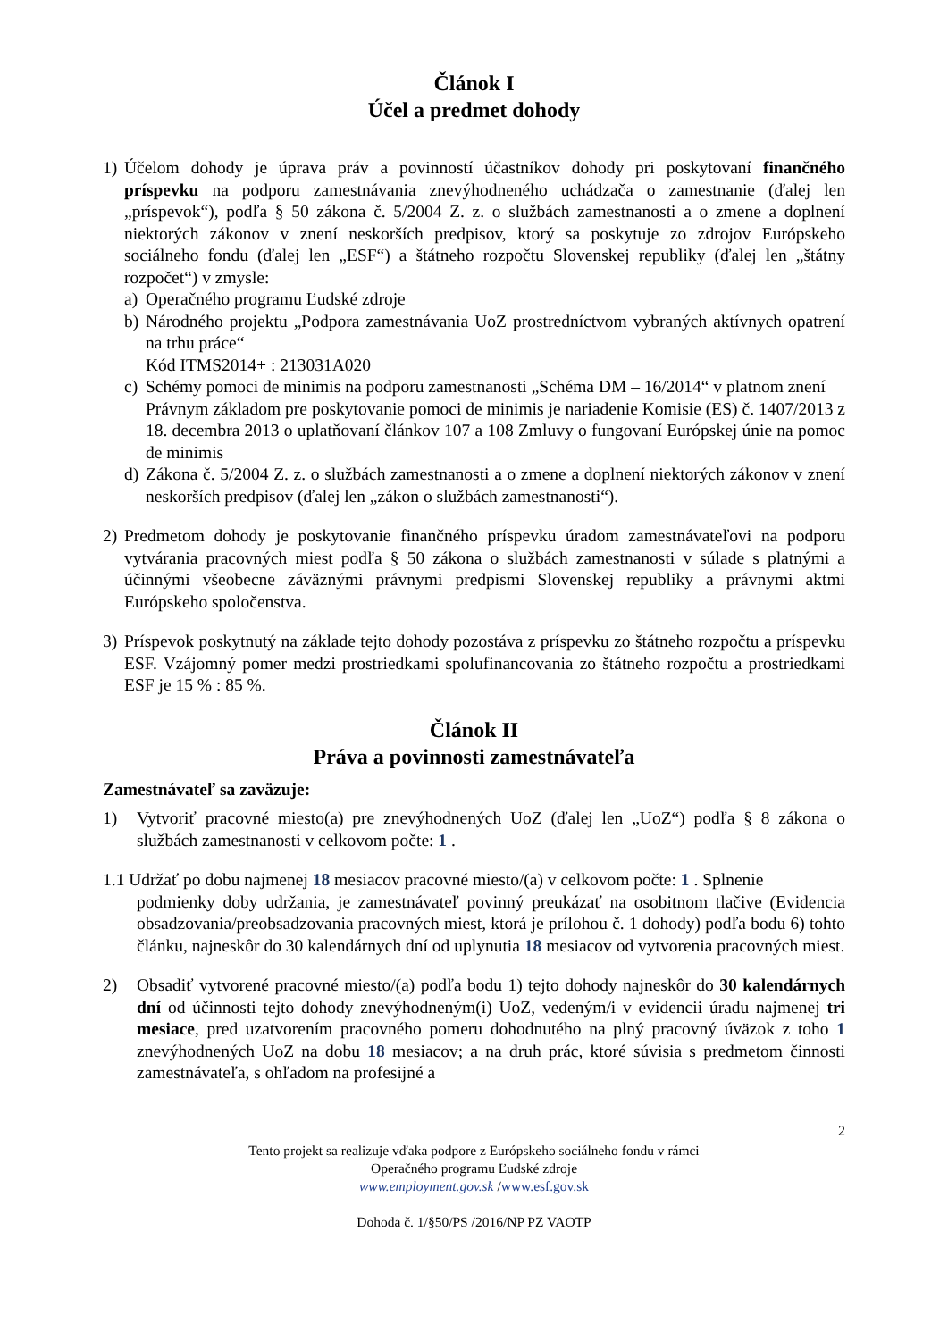Článok I
Účel a predmet dohody
1) Účelom dohody je úprava práv a povinností účastníkov dohody pri poskytovaní finančného príspevku na podporu zamestnávania znevýhodneného uchádzača o zamestnanie (ďalej len „príspevok“), podľa § 50 zákona č. 5/2004 Z. z. o službách zamestnanosti a o zmene a doplnení niektorých zákonov v znení neskorších predpisov, ktorý sa poskytuje zo zdrojov Európskeho sociálneho fondu (ďalej len „ESF“) a štátneho rozpočtu Slovenskej republiky (ďalej len „štátny rozpočet“) v zmysle:
a) Operačného programu Ľudské zdroje
b) Národného projektu „Podpora zamestnávania UoZ prostredníctvom vybraných aktívnych opatrení na trhu práce“
Kód ITMS2014+ : 213031A020
c) Schémy pomoci de minimis na podporu zamestnanosti „Schéma DM – 16/2014“ v platnom znení
Právnym základom pre poskytovanie pomoci de minimis je nariadenie Komisie (ES) č. 1407/2013 z 18. decembra 2013 o uplatňovaní článkov 107 a 108 Zmluvy o fungovaní Európskej únie na pomoc de minimis
d) Zákona č. 5/2004 Z. z. o službách zamestnanosti a o zmene a doplnení niektorých zákonov v znení neskorších predpisov (ďalej len „zákon o službách zamestnanosti“).
2) Predmetom dohody je poskytovanie finančného príspevku úradom zamestnávateľovi na podporu vytvárania pracovných miest podľa § 50 zákona o službách zamestnanosti v súlade s platnými a účinnými všeobecne záväznými právnymi predpismi Slovenskej republiky a právnymi aktmi Európskeho spoločenstva.
3) Príspevok poskytnutý na základe tejto dohody pozostáva z príspevku zo štátneho rozpočtu a príspevku ESF. Vzájomný pomer medzi prostriedkami spolufinancovania zo štátneho rozpočtu a prostriedkami ESF je 15 % : 85 %.
Článok II
Práva a povinnosti zamestnávateľa
Zamestnávateľ sa zaväzuje:
1) Vytvoriť pracovné miesto(a) pre znevýhodnených UoZ (ďalej len „UoZ“) podľa § 8 zákona o službách zamestnanosti v celkovom počte: 1 .
1.1 Udržať po dobu najmenej 18 mesiacov pracovné miesto/(a) v celkovom počte: 1 . Splnenie
podmienky doby udržania, je zamestnávateľ povinný preukázať na osobitnom tlačive (Evidencia obsadzovania/preobsadzovania pracovných miest, ktorá je prílohou č. 1 dohody) podľa bodu 6) tohto článku, najneskôr do 30 kalendárnych dní od uplynutia 18 mesiacov od vytvorenia pracovných miest.
2) Obsadiť vytvorené pracovné miesto/(a) podľa bodu 1) tejto dohody najneskôr do 30 kalendárnych dní od účinnosti tejto dohody znevýhodneným(i) UoZ, vedeným/i v evidencii úradu najmenej tri mesiace, pred uzatvorením pracovného pomeru dohodnutého na plný pracovný úväzok z toho 1 znevýhodnených UoZ na dobu 18 mesiacov; a na druh prác, ktoré súvisia s predmetom činnosti zamestnávateľa, s ohľadom na profesijné a
2
Tento projekt sa realizuje vďaka podpore z Európskeho sociálneho fondu v rámci
Operačného programu Ľudské zdroje
www.employment.gov.sk /www.esf.gov.sk
Dohoda č. 1/§50/PS /2016/NP PZ VAOTP